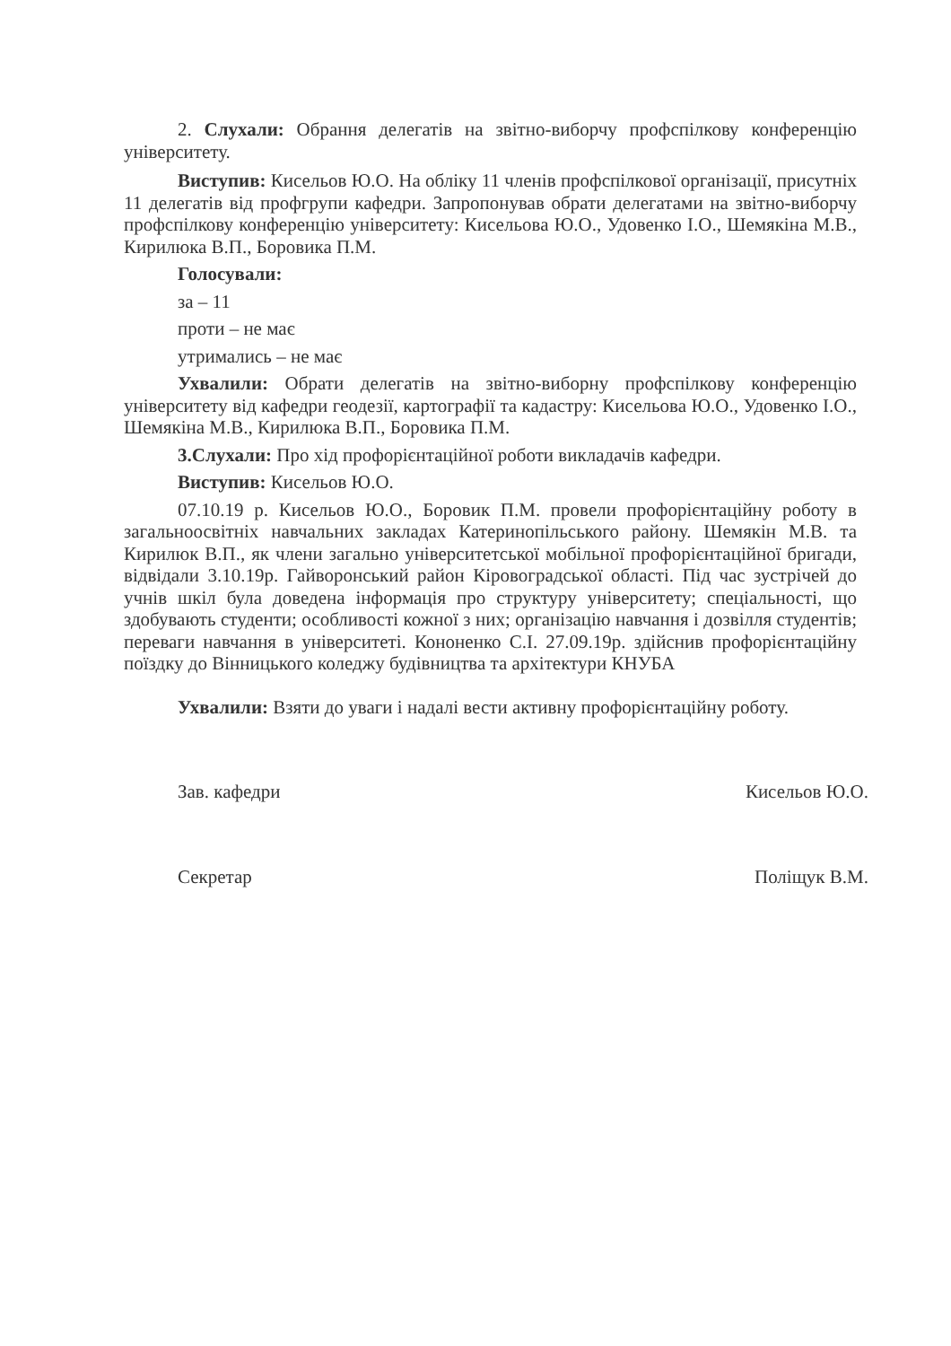2. Слухали: Обрання делегатів на звітно-виборчу профспілкову конференцію університету.
Виступив: Кисельов Ю.О. На обліку 11 членів профспілкової організації, присутніх 11 делегатів від профгрупи кафедри. Запропонував обрати делегатами на звітно-виборчу профспілкову конференцію університету: Кисельова Ю.О., Удовенко І.О., Шемякіна М.В., Кирилюка В.П., Боровика П.М.
Голосували:
за – 11
проти – не має
утримались – не має
Ухвалили: Обрати делегатів на звітно-виборну профспілкову конференцію університету від кафедри геодезії, картографії та кадастру: Кисельова Ю.О., Удовенко І.О., Шемякіна М.В., Кирилюка В.П., Боровика П.М.
3.Слухали: Про хід профорієнтаційної роботи викладачів кафедри.
Виступив: Кисельов Ю.О.
07.10.19 р. Кисельов Ю.О., Боровик П.М. провели профорієнтаційну роботу в загальноосвітніх навчальних закладах Катеринопільського району. Шемякін М.В. та Кирилюк В.П., як члени загально університетської мобільної профорієнтаційної бригади, відвідали 3.10.19р. Гайворонський район Кіровоградської області. Під час зустрічей до учнів шкіл була доведена інформація про структуру університету; спеціальності, що здобувають студенти; особливості кожної з них; організацію навчання і дозвілля студентів; переваги навчання в університеті. Кононенко С.І. 27.09.19р. здійснив профорієнтаційну поїздку до Вінницького коледжу будівництва та архітектури КНУБА
Ухвалили: Взяти до уваги і надалі вести активну профорієнтаційну роботу.
Зав. кафедри Кисельов Ю.О.
Секретар Поліщук В.М.